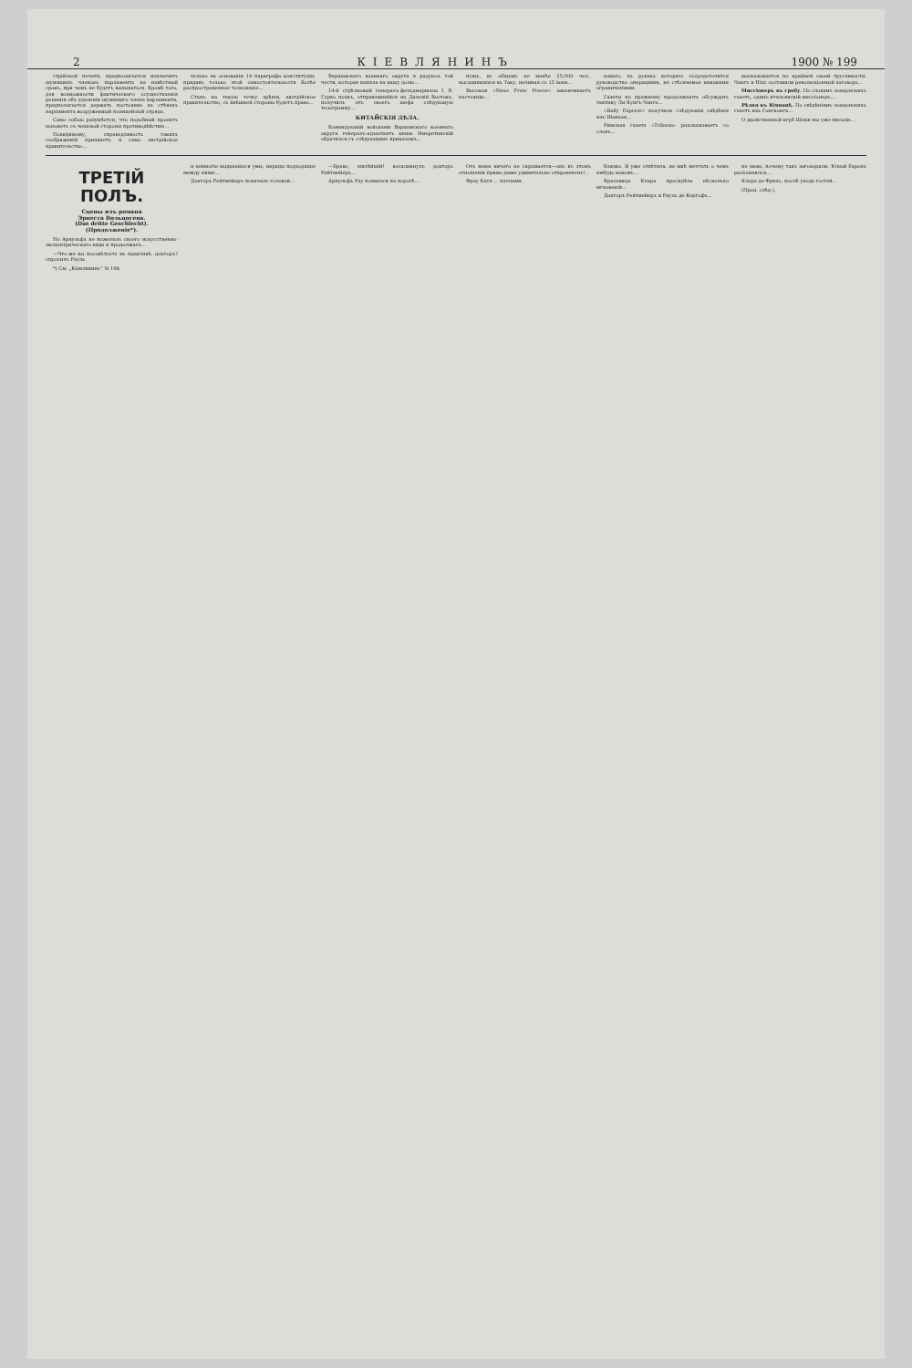2 КІЕВЛЯНИНЪ 1900 № 199
стрійской печати, предполагается исключить шумящихъ членовъ парламента на извѣстный срокъ, при чемъ не будетъ вызываться. Кромѣ того, для возможности фактическаго осуществленія решенія объ удаленіи шумящаго члена парламента, предполагается держать постоянно въ стѣнахъ парламента вооруженный полицейскій отрядъ.
Само собою разумѣется, что подобный проектъ вызоветъ съ чешской стороны противодѣйствіе...
Повидимому, справедливость такихъ соображеній признаетъ и само австрійское правительство...
тельно на основаніи 14 параграфа конституціи, придавъ только этой самостоятельности болѣе распространенное толкованіе...
Станъ на такую точку зрѣнія, австрійское правительство, съ внѣшней стороны будетъ право...
Варшавскаго военнаго округа я радуюсь той чести, которая выпала на вашу долю...
14-й стрѣлковый генералъ-фельдмаршала І. В. Гурко полкъ, отправлявшійся на Дальній Востокъ, получилъ отъ своего шефа слѣдующую телеграмму...
КИТАЙСКІЯ ДѢЛА.
Командующій войсками Варшавскаго военнаго округа генералъ-адъютантъ князь Имеретинскій обратился съ слѣдующимъ приказомъ...
пушъ, въ общемъ не менѣе 25,000 чел., высадившихся въ Таку, начиная съ 15 іюня...
Высокая «Neue Freie Presse» заканчиваетъ настоянію...
ющаго, въ рукахъ котораго сосредоточится руководство операціями, не стѣсняемое никакими ограниченіями.
Газеты по прежнему продолжаютъ обсуждать тактику Ли-Хунгъ-Чанга...
«Daily Express» получила слѣдующія свѣдѣнія изъ Шанхая...
Римская газета «Tribuna» разсказываетъ со словъ...
высказывается по крайней своей трусливости. Чангъ и Ніхъ составили революціонный заговоръ...
Миссіонеръ въ гробу. По словамъ лондонскихъ газетъ, одинъ итальянскій миссіонеръ...
Рѣзня въ Юннанѣ. По свѣдѣніямъ лондонскихъ газетъ изъ Гонгконга...
О двойственной игрѣ Шеня мы уже писали...
ТРЕТІЙ ПОЛЪ.
Сцены изъ романа
Эрнеста Вольцогена.
(Das dritte Geschlecht).
(Продолженіе*).
Но Арнульфъ не пожелалъ своего искусственно-эксцентрическаго вида и продолжалъ...
—Что-же вы посовѣтуете въ практикѣ, докторъ? спросилъ Рауль.
*) См. „Кіевлянинъ“ № 198.
и немногіе выдающіеся умы, наряды подходящіе между ними...
Докторъ Рейтмейеръ покачалъ головой...
—Браво, милѣйшій! воскликнулъ докторъ Рейтмейеръ...
Арнульфъ Рау появился на порогѣ...
Отъ меня ничего не скрывается—онъ въ этомъ отношеніи прямо даже удивительно откровененъ!..
Фрау Катя ... плечами.
близко. Я уже отвѣтила, не мнѣ мечтать о чемъ нибудь новомъ...
Красавица Клара просидѣла нѣсколько мгновеній...
Докторъ Рейтмейеръ и Рауль де-Кергофъ...
не знаю, почему такъ заговорили. Юный баронъ раскланялся...
Клара де-Фризъ, послѣ ухода гостей...
(Прод. слѣд.).